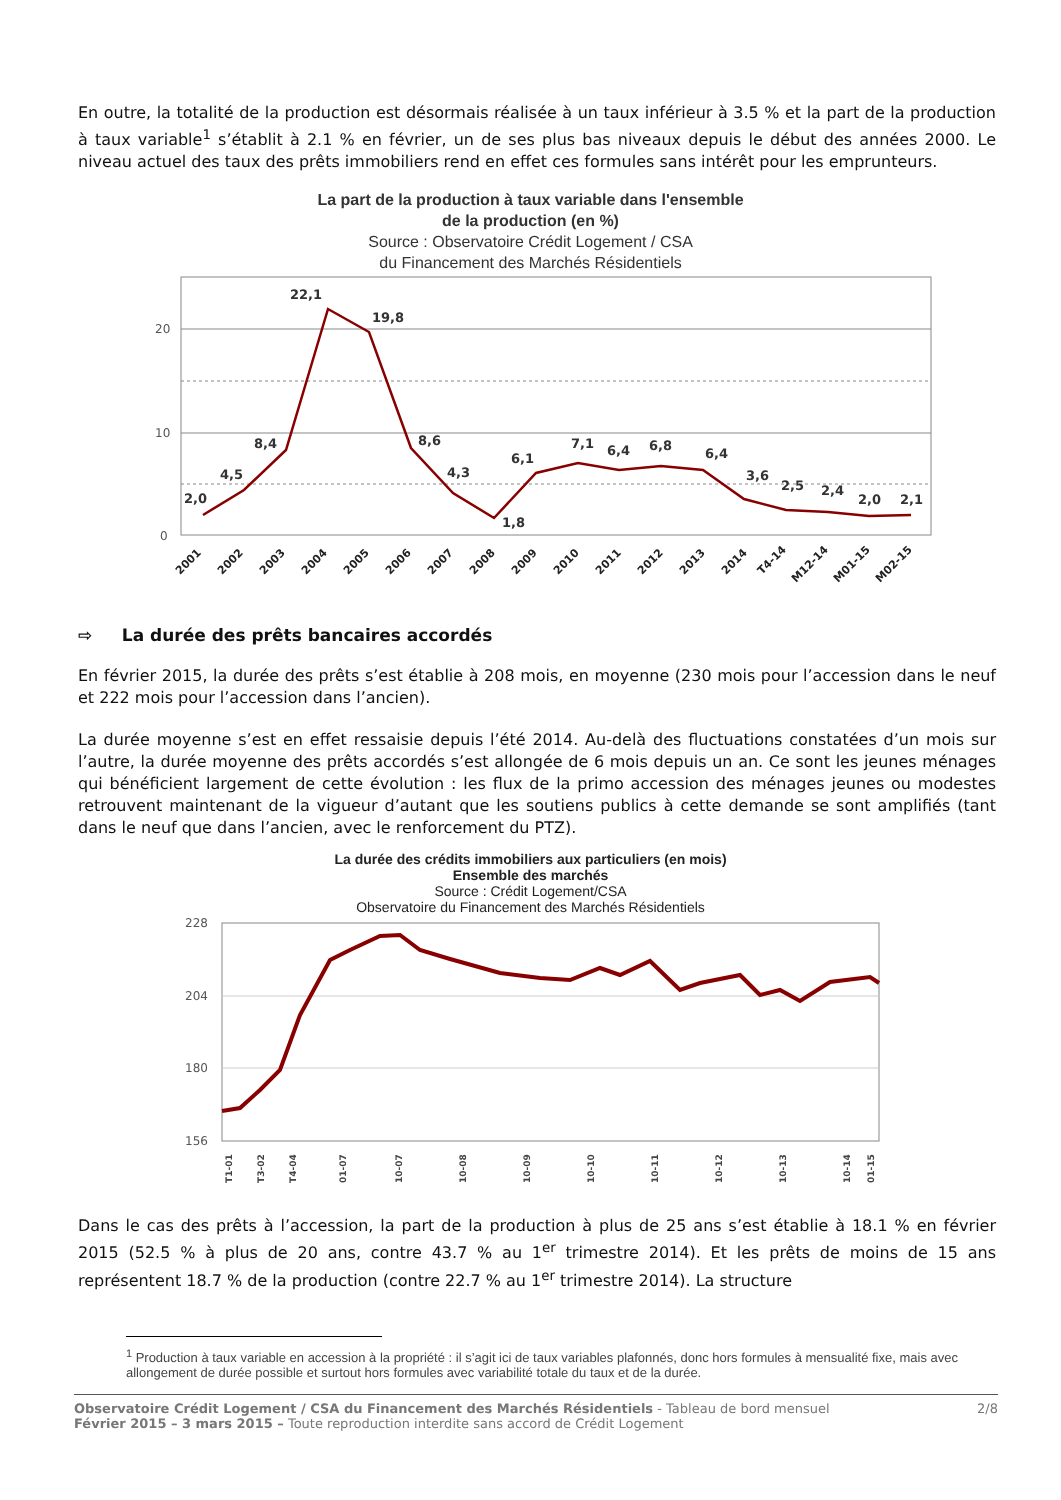En outre, la totalité de la production est désormais réalisée à un taux inférieur à 3.5 % et la part de la production à taux variable<sup>1</sup> s’établit à 2.1 % en février, un de ses plus bas niveaux depuis le début des années 2000. Le niveau actuel des taux des prêts immobiliers rend en effet ces formules sans intérêt pour les emprunteurs.
La part de la production à taux variable dans l'ensemble
de la production (en %)
Source : Observatoire Crédit Logement / CSA
du Financement des Marchés Résidentiels
20
10
0
2,0
4,5
8,4
22,1
19,8
8,6
4,3
1,8
6,1
7,1
6,4
6,8
6,4
3,6
2,5
2,4
2,0
2,1
2001
2002
2003
2004
2005
2006
2007
2008
2009
2010
2011
2012
2013
2014
T4-14
M12-14
M01-15
M02-15
⇨ La durée des prêts bancaires accordés
En février 2015, la durée des prêts s’est établie à 208 mois, en moyenne (230 mois pour l’accession dans le neuf et 222 mois pour l’accession dans l’ancien).
La durée moyenne s’est en effet ressaisie depuis l’été 2014. Au-delà des fluctuations constatées d’un mois sur l’autre, la durée moyenne des prêts accordés s’est allongée de 6 mois depuis un an. Ce sont les jeunes ménages qui bénéficient largement de cette évolution : les flux de la primo accession des ménages jeunes ou modestes retrouvent maintenant de la vigueur d’autant que les soutiens publics à cette demande se sont amplifiés (tant dans le neuf que dans l’ancien, avec le renforcement du PTZ).
La durée des crédits immobiliers aux particuliers (en mois)
Ensemble des marchés
Source : Crédit Logement/CSA
Observatoire du Financement des Marchés Résidentiels
228
204
180
156
T1-01
T3-02
T4-04
01-07
10-07
10-08
10-09
10-10
10-11
10-12
10-13
10-14
01-15
Dans le cas des prêts à l’accession, la part de la production à plus de 25 ans s’est établie à 18.1 % en février 2015 (52.5 % à plus de 20 ans, contre 43.7 % au 1<sup>er</sup> trimestre 2014). Et les prêts de moins de 15 ans représentent 18.7 % de la production (contre 22.7 % au 1<sup>er</sup> trimestre 2014). La structure
<sup>1</sup> Production à taux variable en accession à la propriété : il s’agit ici de taux variables plafonnés, donc hors formules à mensualité fixe, mais avec allongement de durée possible et surtout hors formules avec variabilité totale du taux et de la durée.
Observatoire Crédit Logement / CSA du Financement des Marchés Résidentiels - Tableau de bord mensuel
Février 2015 – 3 mars 2015 – Toute reproduction interdite sans accord de Crédit Logement
2/8